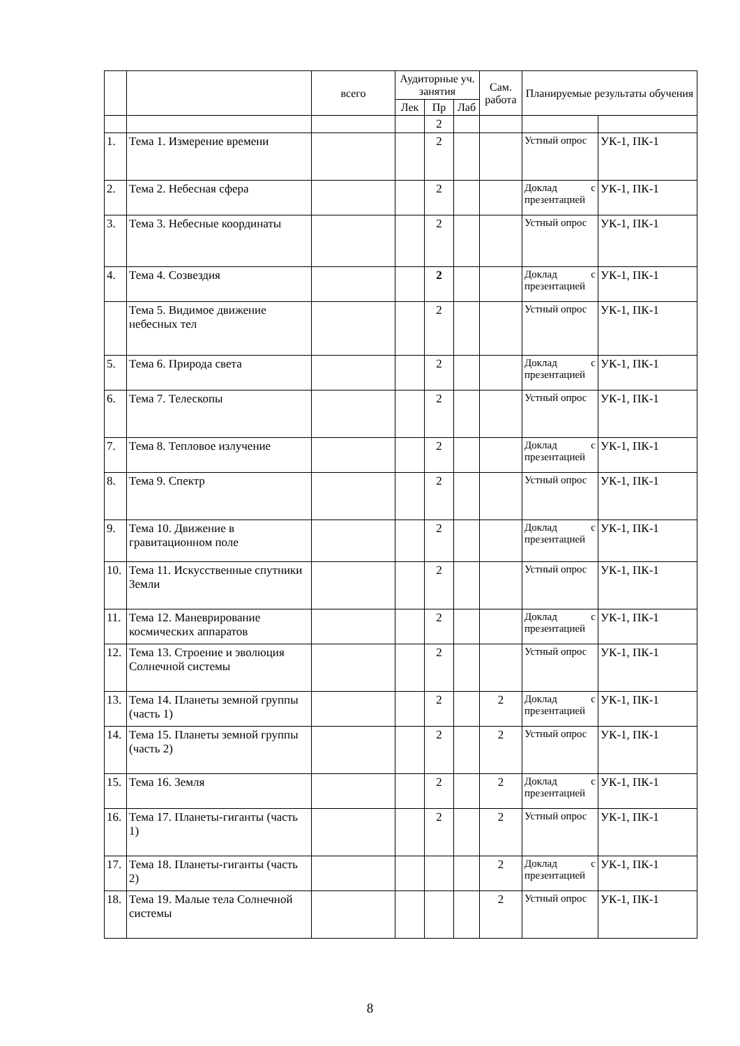| | | всего | Аудиторные уч. занятия | | | Сам. работа | Планируемые результаты обучения | |
| --- | --- | --- | --- | --- | --- | --- | --- | --- |
| | | | Лек | Пр | Лаб | | | |
| | | | | 2 | | | | |
| 1. | Тема 1. Измерение времени | | | 2 | | | Устный опрос | УК-1, ПК-1 |
| 2. | Тема 2. Небесная сфера | | | 2 | | | Доклад с презентацией | УК-1, ПК-1 |
| 3. | Тема 3. Небесные координаты | | | 2 | | | Устный опрос | УК-1, ПК-1 |
| 4. | Тема 4. Созвездия | | | 2 | | | Доклад с презентацией | УК-1, ПК-1 |
| | Тема 5. Видимое движение небесных тел | | | 2 | | | Устный опрос | УК-1, ПК-1 |
| 5. | Тема 6. Природа света | | | 2 | | | Доклад с презентацией | УК-1, ПК-1 |
| 6. | Тема 7. Телескопы | | | 2 | | | Устный опрос | УК-1, ПК-1 |
| 7. | Тема 8. Тепловое излучение | | | 2 | | | Доклад с презентацией | УК-1, ПК-1 |
| 8. | Тема 9. Спектр | | | 2 | | | Устный опрос | УК-1, ПК-1 |
| 9. | Тема 10. Движение в гравитационном поле | | | 2 | | | Доклад с презентацией | УК-1, ПК-1 |
| 10. | Тема 11. Искусственные спутники Земли | | | 2 | | | Устный опрос | УК-1, ПК-1 |
| 11. | Тема 12. Маневрирование космических аппаратов | | | 2 | | | Доклад с презентацией | УК-1, ПК-1 |
| 12. | Тема 13. Строение и эволюция Солнечной системы | | | 2 | | | Устный опрос | УК-1, ПК-1 |
| 13. | Тема 14. Планеты земной группы (часть 1) | | | 2 | | 2 | Доклад с презентацией | УК-1, ПК-1 |
| 14. | Тема 15. Планеты земной группы (часть 2) | | | 2 | | 2 | Устный опрос | УК-1, ПК-1 |
| 15. | Тема 16. Земля | | | 2 | | 2 | Доклад с презентацией | УК-1, ПК-1 |
| 16. | Тема 17. Планеты-гиганты (часть 1) | | | 2 | | 2 | Устный опрос | УК-1, ПК-1 |
| 17. | Тема 18. Планеты-гиганты (часть 2) | | | | | 2 | Доклад с презентацией | УК-1, ПК-1 |
| 18. | Тема 19. Малые тела Солнечной системы | | | | | 2 | Устный опрос | УК-1, ПК-1 |
8